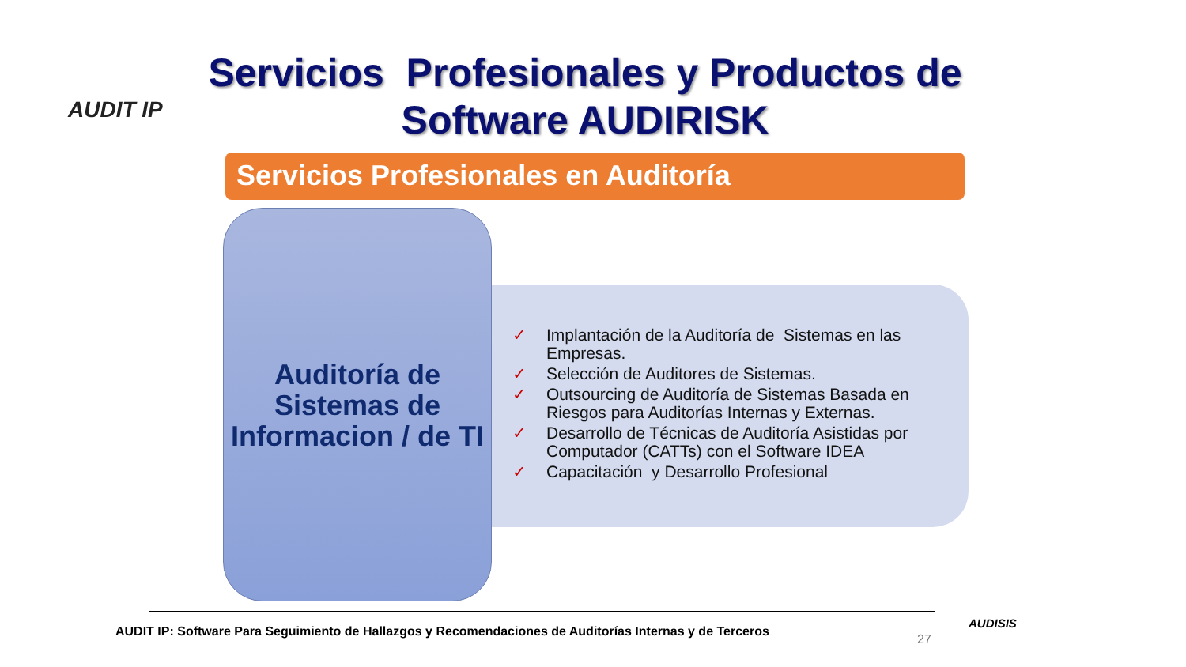AUDIT IP
Servicios Profesionales y Productos de Software AUDIRISK
Servicios Profesionales en Auditoría
Auditoría de Sistemas de Informacion / de TI
✓ Implantación de la Auditoría de Sistemas en las Empresas.
✓ Selección de Auditores de Sistemas.
✓ Outsourcing de Auditoría de Sistemas Basada en Riesgos para Auditorías Internas y Externas.
✓ Desarrollo de Técnicas de Auditoría Asistidas por Computador (CATTs) con el Software IDEA
✓ Capacitación y Desarrollo Profesional
AUDIT IP: Software Para Seguimiento de Hallazgos y Recomendaciones de Auditorías Internas y de Terceros
27
AUDISIS